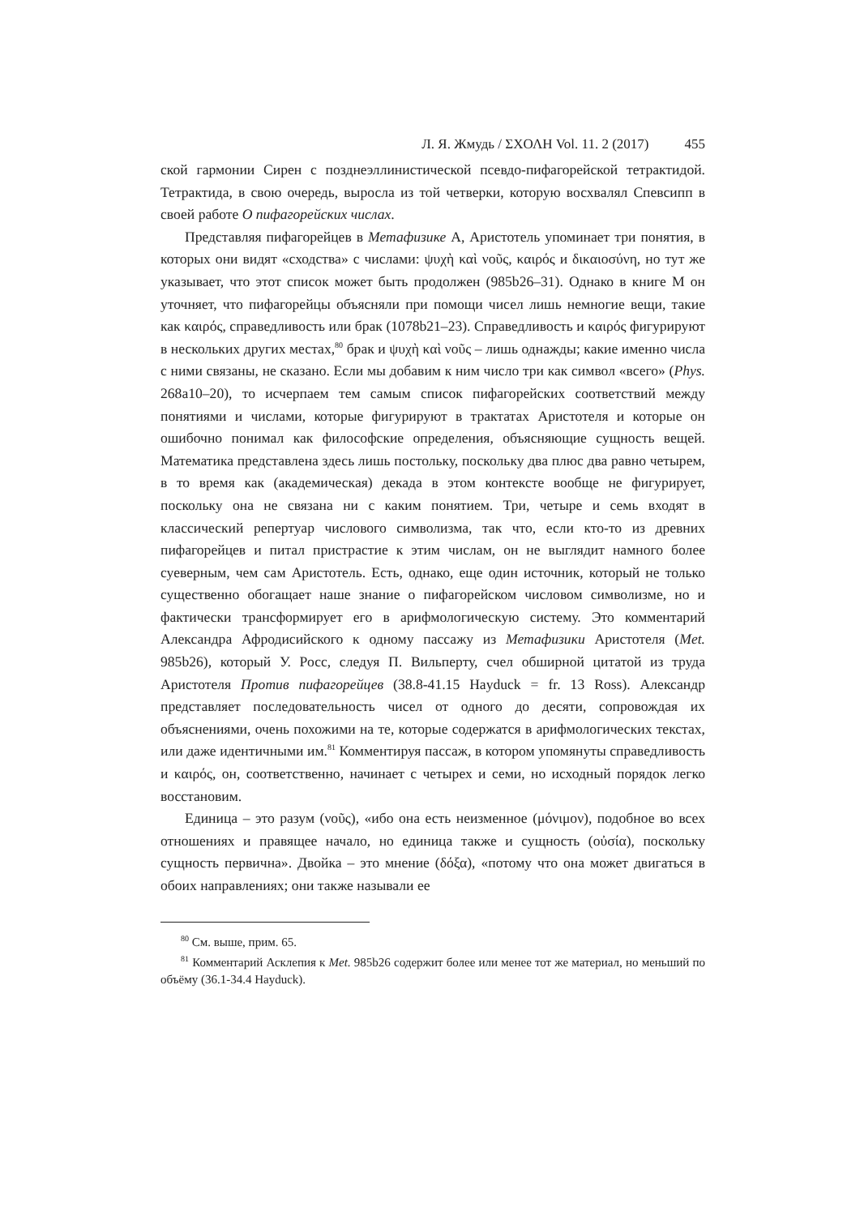Л. Я. Жмудь / ΣΧΟΛΗ Vol. 11. 2 (2017) 455
ской гармонии Сирен с позднеэллинистической псевдо-пифагорейской тетрактидой. Тетрактида, в свою очередь, выросла из той четверки, которую восхвалял Спевсипп в своей работе О пифагорейских числах.
Представляя пифагорейцев в Метафизике А, Аристотель упоминает три понятия, в которых они видят «сходства» с числами: ψυχὴ καὶ νοῦς, καιρός и δικαιοσύνη, но тут же указывает, что этот список может быть продолжен (985b26–31). Однако в книге М он уточняет, что пифагорейцы объясняли при помощи чисел лишь немногие вещи, такие как καιρός, справедливость или брак (1078b21–23). Справедливость и καιρός фигурируют в нескольких других местах,<sup>80</sup> брак и ψυχὴ καὶ νοῦς – лишь однажды; какие именно числа с ними связаны, не сказано. Если мы добавим к ним число три как символ «всего» (Phys. 268a10–20), то исчерпаем тем самым список пифагорейских соответствий между понятиями и числами, которые фигурируют в трактатах Аристотеля и которые он ошибочно понимал как философские определения, объясняющие сущность вещей. Математика представлена здесь лишь постольку, поскольку два плюс два равно четырем, в то время как (академическая) декада в этом контексте вообще не фигурирует, поскольку она не связана ни с каким понятием. Три, четыре и семь входят в классический репертуар числового символизма, так что, если кто-то из древних пифагорейцев и питал пристрастие к этим числам, он не выглядит намного более суеверным, чем сам Аристотель. Есть, однако, еще один источник, который не только существенно обогащает наше знание о пифагорейском числовом символизме, но и фактически трансформирует его в арифмологическую систему. Это комментарий Александра Афродисийского к одному пассажу из Метафизики Аристотеля (Met. 985b26), который У. Росс, следуя П. Вильперту, счел обширной цитатой из труда Аристотеля Против пифагорейцев (38.8-41.15 Hayduck = fr. 13 Ross). Александр представляет последовательность чисел от одного до десяти, сопровождая их объяснениями, очень похожими на те, которые содержатся в арифмологических текстах, или даже идентичными им.<sup>81</sup> Комментируя пассаж, в котором упомянуты справедливость и καιρός, он, соответственно, начинает с четырех и семи, но исходный порядок легко восстановим.
Единица – это разум (νοῦς), «ибо она есть неизменное (μόνιμον), подобное во всех отношениях и правящее начало, но единица также и сущность (οὐσία), поскольку сущность первична». Двойка – это мнение (δόξα), «потому что она может двигаться в обоих направлениях; они также называли ее
<sup>80</sup> См. выше, прим. 65.
<sup>81</sup> Комментарий Асклепия к Met. 985b26 содержит более или менее тот же материал, но меньший по объёму (36.1-34.4 Hayduck).